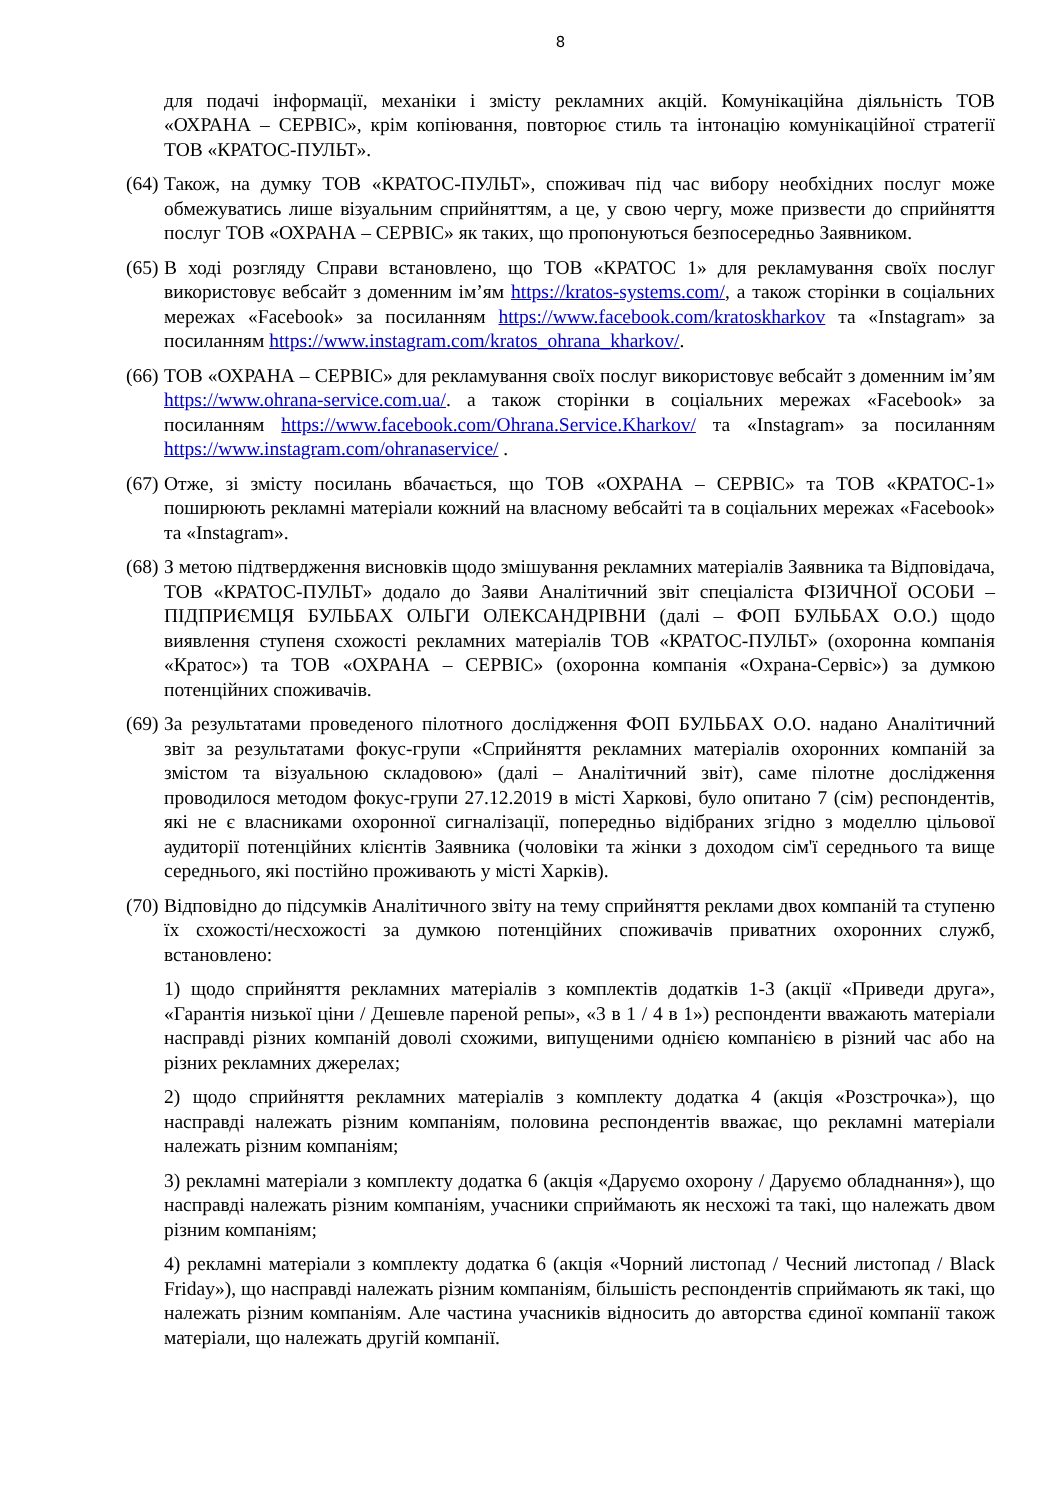8
для подачі інформації, механіки і змісту рекламних акцій. Комунікаційна діяльність ТОВ «ОХРАНА – СЕРВІС», крім копіювання, повторює стиль та інтонацію комунікаційної стратегії ТОВ «КРАТОС-ПУЛЬТ».
(64)
Також, на думку ТОВ «КРАТОС-ПУЛЬТ», споживач під час вибору необхідних послуг може обмежуватись лише візуальним сприйняттям, а це, у свою чергу, може призвести до сприйняття послуг ТОВ «ОХРАНА – СЕРВІС» як таких, що пропонуються безпосередньо Заявником.
(65)
В ході розгляду Справи встановлено, що ТОВ «КРАТОС 1» для рекламування своїх послуг використовує вебсайт з доменним ім’ям https://kratos-systems.com/, а також сторінки в соціальних мережах «Facebook» за посиланням https://www.facebook.com/kratoskharkov та «Instagram» за посиланням https://www.instagram.com/kratos_ohrana_kharkov/.
(66)
ТОВ «ОХРАНА – СЕРВІС» для рекламування своїх послуг використовує вебсайт з доменним ім’ям https://www.ohrana-service.com.ua/. а також сторінки в соціальних мережах «Facebook» за посиланням https://www.facebook.com/Ohrana.Service.Kharkov/ та «Instagram» за посиланням https://www.instagram.com/ohranaservice/ .
(67)
Отже, зі змісту посилань вбачається, що ТОВ «ОХРАНА – СЕРВІС» та ТОВ «КРАТОС-1» поширюють рекламні матеріали кожний на власному вебсайті та в соціальних мережах «Facebook» та «Instagram».
(68)
З метою підтвердження висновків щодо змішування рекламних матеріалів Заявника та Відповідача, ТОВ «КРАТОС-ПУЛЬТ» додало до Заяви Аналітичний звіт спеціаліста ФІЗИЧНОЇ ОСОБИ – ПІДПРИЄМЦЯ БУЛЬБАХ ОЛЬГИ ОЛЕКСАНДРІВНИ (далі – ФОП БУЛЬБАХ О.О.) щодо виявлення ступеня схожості рекламних матеріалів ТОВ «КРАТОС-ПУЛЬТ» (охоронна компанія «Кратос») та ТОВ «ОХРАНА – СЕРВІС» (охоронна компанія «Охрана-Сервіс») за думкою потенційних споживачів.
(69)
За результатами проведеного пілотного дослідження ФОП БУЛЬБАХ О.О. надано Аналітичний звіт за результатами фокус-групи «Сприйняття рекламних матеріалів охоронних компаній за змістом та візуальною складовою» (далі – Аналітичний звіт), саме пілотне дослідження проводилося методом фокус-групи 27.12.2019 в місті Харкові, було опитано 7 (сім) респондентів, які не є власниками охоронної сигналізації, попередньо відібраних згідно з моделлю цільової аудиторії потенційних клієнтів Заявника (чоловіки та жінки з доходом сім'ї середнього та вище середнього, які постійно проживають у місті Харків).
(70)
Відповідно до підсумків Аналітичного звіту на тему сприйняття реклами двох компаній та ступеню їх схожості/несхожості за думкою потенційних споживачів приватних охоронних служб, встановлено:
1) щодо сприйняття рекламних матеріалів з комплектів додатків 1-3 (акції «Приведи друга», «Гарантія низької ціни / Дешевле пареной репы», «3 в 1 / 4 в 1») респонденти вважають матеріали насправді різних компаній доволі схожими, випущеними однією компанією в різний час або на різних рекламних джерелах;
2) щодо сприйняття рекламних матеріалів з комплекту додатка 4 (акція «Розстрочка»), що насправді належать різним компаніям, половина респондентів вважає, що рекламні матеріали належать різним компаніям;
3) рекламні матеріали з комплекту додатка 6 (акція «Даруємо охорону / Даруємо обладнання»), що насправді належать різним компаніям, учасники сприймають як несхожі та такі, що належать двом різним компаніям;
4) рекламні матеріали з комплекту додатка 6 (акція «Чорний листопад / Чесний листопад / Black Friday»), що насправді належать різним компаніям, більшість респондентів сприймають як такі, що належать різним компаніям. Але частина учасників відносить до авторства єдиної компанії також матеріали, що належать другій компанії.